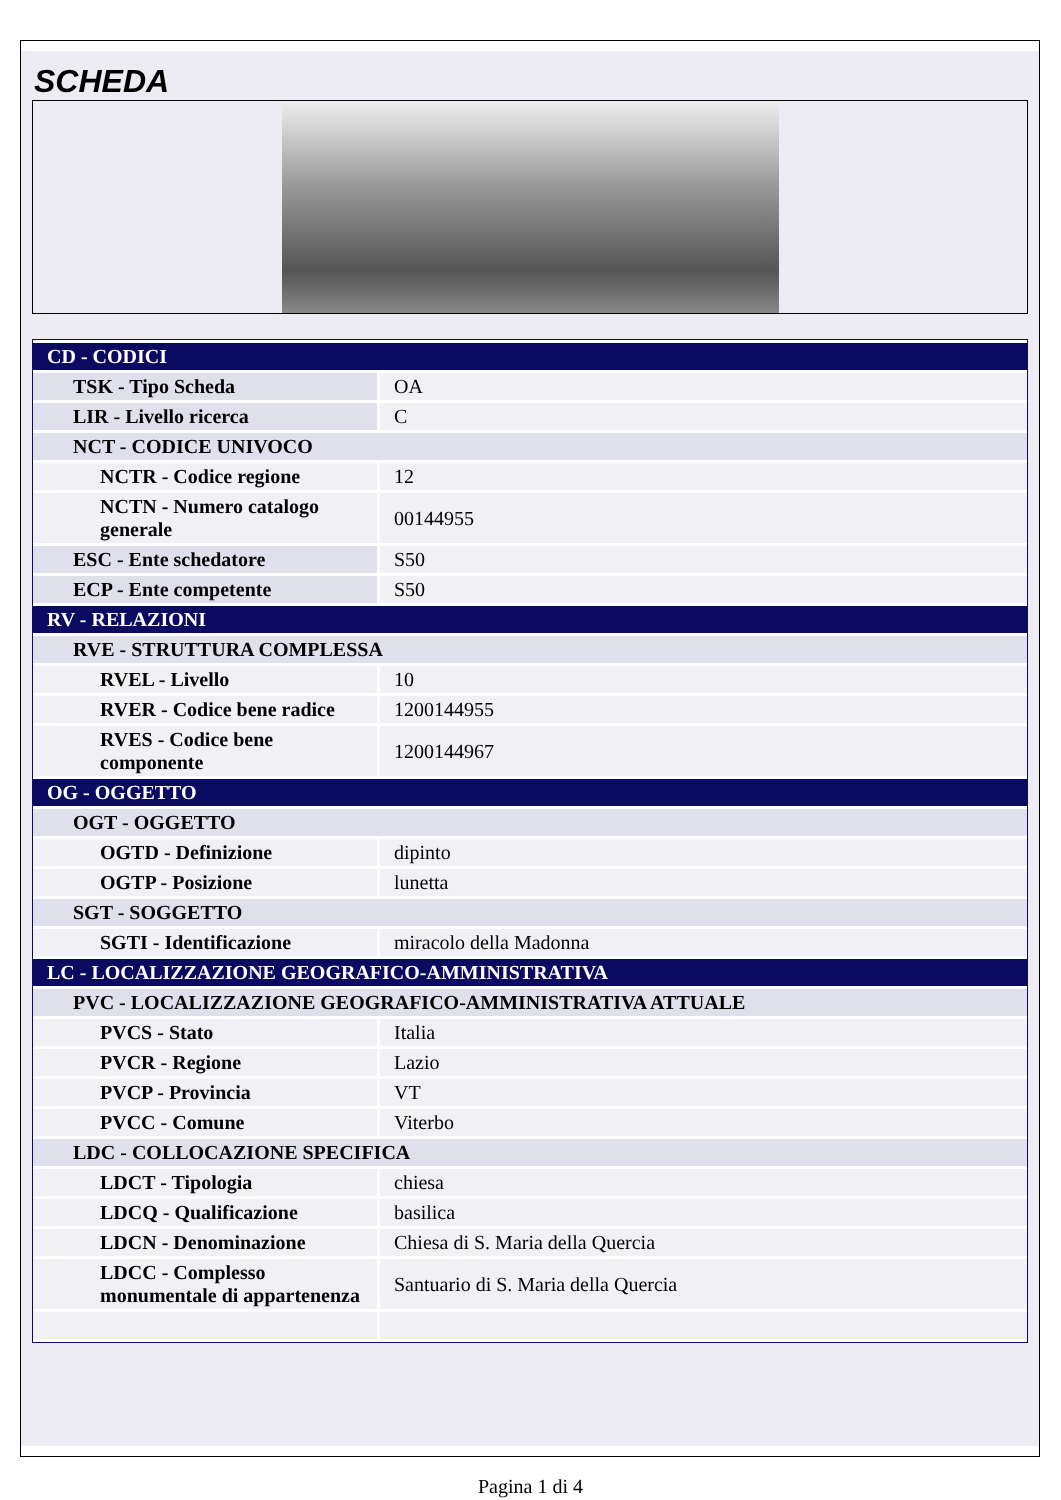SCHEDA
| CD - CODICI | |
| TSK - Tipo Scheda | OA |
| LIR - Livello ricerca | C |
| NCT - CODICE UNIVOCO | |
| NCTR - Codice regione | 12 |
| NCTN - Numero catalogo generale | 00144955 |
| ESC - Ente schedatore | S50 |
| ECP - Ente competente | S50 |
| RV - RELAZIONI | |
| RVE - STRUTTURA COMPLESSA | |
| RVEL - Livello | 10 |
| RVER - Codice bene radice | 1200144955 |
| RVES - Codice bene componente | 1200144967 |
| OG - OGGETTO | |
| OGT - OGGETTO | |
| OGTD - Definizione | dipinto |
| OGTP - Posizione | lunetta |
| SGT - SOGGETTO | |
| SGTI - Identificazione | miracolo della Madonna |
| LC - LOCALIZZAZIONE GEOGRAFICO-AMMINISTRATIVA | |
| PVC - LOCALIZZAZIONE GEOGRAFICO-AMMINISTRATIVA ATTUALE | |
| PVCS - Stato | Italia |
| PVCR - Regione | Lazio |
| PVCP - Provincia | VT |
| PVCC - Comune | Viterbo |
| LDC - COLLOCAZIONE SPECIFICA | |
| LDCT - Tipologia | chiesa |
| LDCQ - Qualificazione | basilica |
| LDCN - Denominazione | Chiesa di S. Maria della Quercia |
| LDCC - Complesso monumentale di appartenenza | Santuario di S. Maria della Quercia |
Pagina 1 di 4